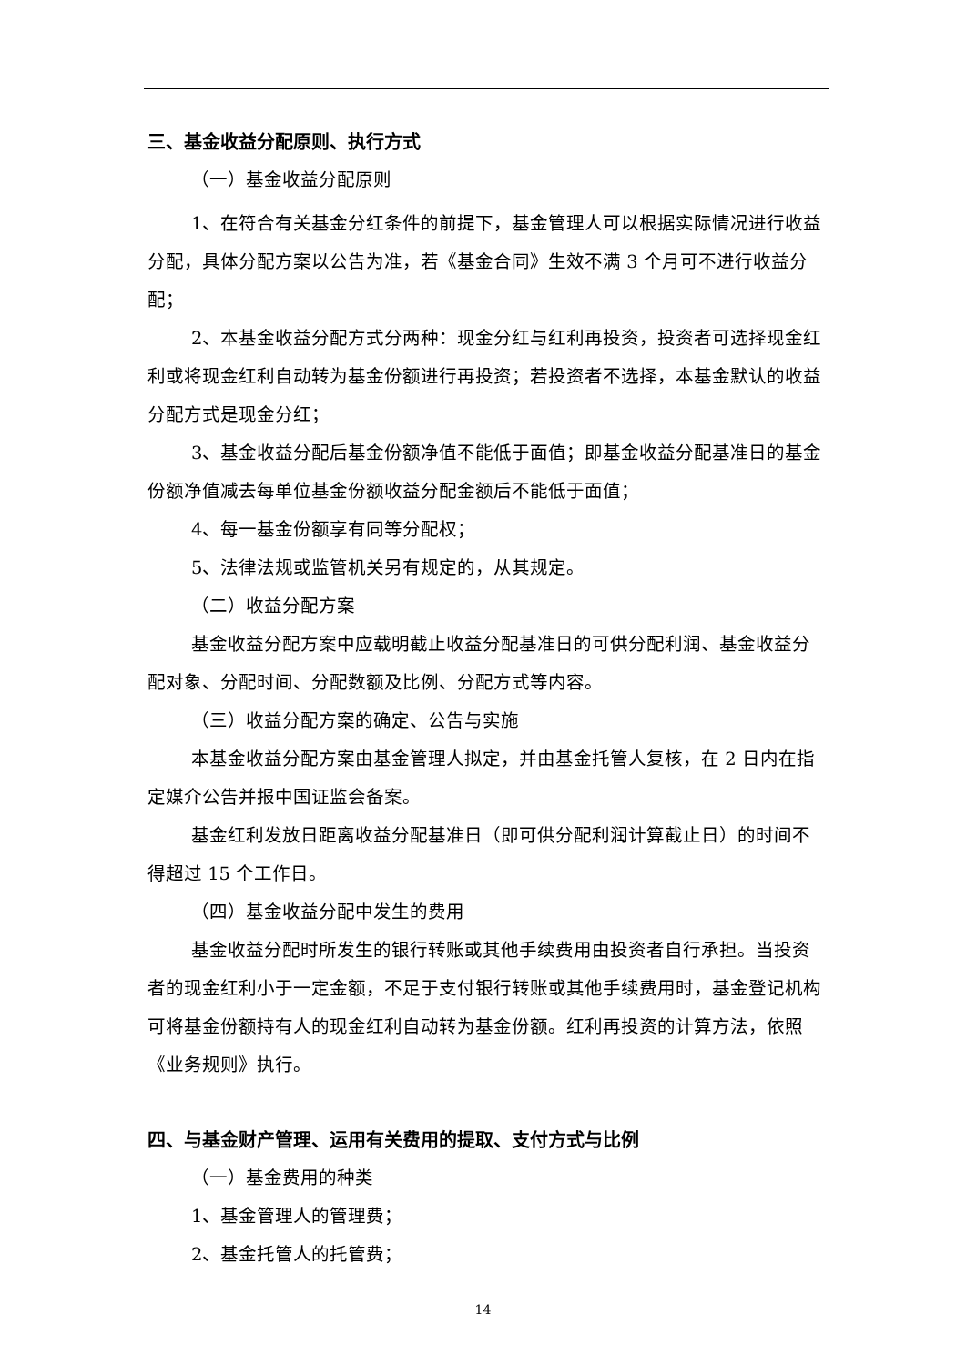三、基金收益分配原则、执行方式
（一）基金收益分配原则
1、在符合有关基金分红条件的前提下，基金管理人可以根据实际情况进行收益分配，具体分配方案以公告为准，若《基金合同》生效不满 3 个月可不进行收益分配；
2、本基金收益分配方式分两种：现金分红与红利再投资，投资者可选择现金红利或将现金红利自动转为基金份额进行再投资；若投资者不选择，本基金默认的收益分配方式是现金分红；
3、基金收益分配后基金份额净值不能低于面值；即基金收益分配基准日的基金份额净值减去每单位基金份额收益分配金额后不能低于面值；
4、每一基金份额享有同等分配权；
5、法律法规或监管机关另有规定的，从其规定。
（二）收益分配方案
基金收益分配方案中应载明截止收益分配基准日的可供分配利润、基金收益分配对象、分配时间、分配数额及比例、分配方式等内容。
（三）收益分配方案的确定、公告与实施
本基金收益分配方案由基金管理人拟定，并由基金托管人复核，在 2 日内在指定媒介公告并报中国证监会备案。
基金红利发放日距离收益分配基准日（即可供分配利润计算截止日）的时间不得超过 15 个工作日。
（四）基金收益分配中发生的费用
基金收益分配时所发生的银行转账或其他手续费用由投资者自行承担。当投资者的现金红利小于一定金额，不足于支付银行转账或其他手续费用时，基金登记机构可将基金份额持有人的现金红利自动转为基金份额。红利再投资的计算方法，依照《业务规则》执行。
四、与基金财产管理、运用有关费用的提取、支付方式与比例
（一）基金费用的种类
1、基金管理人的管理费；
2、基金托管人的托管费；
14